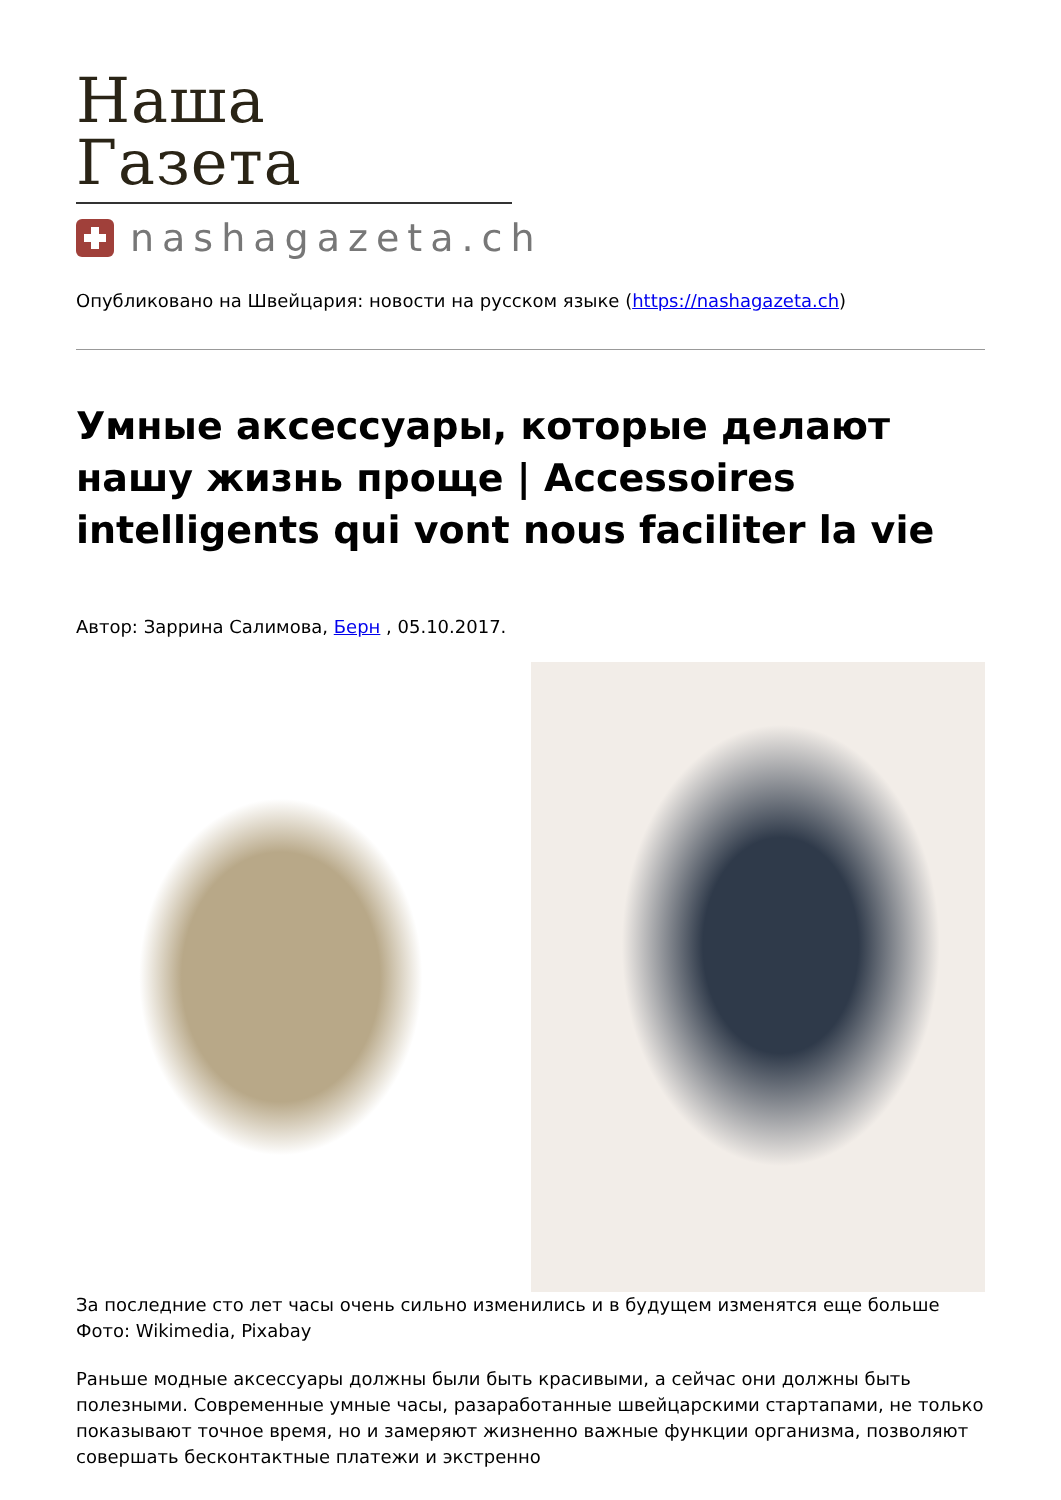Наша Газета
nashagazeta.ch
Опубликовано на Швейцария: новости на русском языке (https://nashagazeta.ch)
Умные аксессуары, которые делают нашу жизнь проще | Accessoires intelligents qui vont nous faciliter la vie
Автор: Заррина Салимова, Берн , 05.10.2017.
За последние сто лет часы очень сильно изменились и в будущем изменятся еще больше Фото: Wikimedia, Pixabay
Раньше модные аксессуары должны были быть красивыми, а сейчас они должны быть полезными. Современные умные часы, разаработанные швейцарскими стартапами, не только показывают точное время, но и замеряют жизненно важные функции организма, позволяют совершать бесконтактные платежи и экстренно